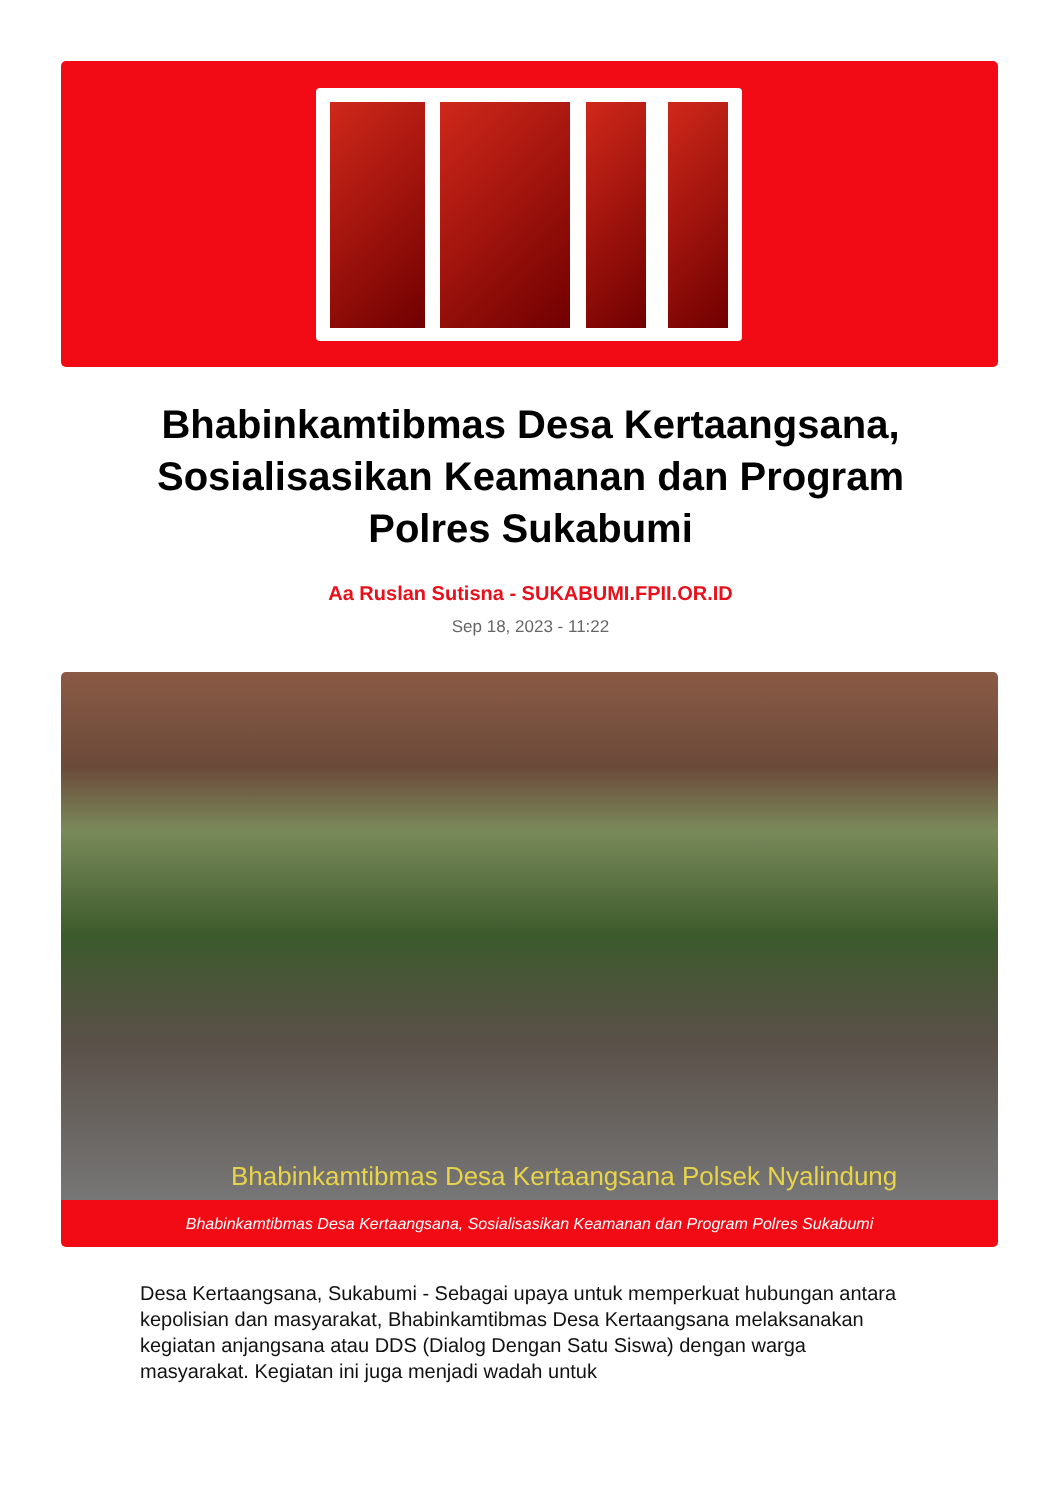Bhabinkamtibmas Desa Kertaangsana, Sosialisasikan Keamanan dan Program Polres Sukabumi
Aa Ruslan Sutisna - SUKABUMI.FPII.OR.ID
Sep 18, 2023 - 11:22
Bhabinkamtibmas Desa Kertaangsana Polsek Nyalindung
Bhabinkamtibmas Desa Kertaangsana, Sosialisasikan Keamanan dan Program Polres Sukabumi
Desa Kertaangsana, Sukabumi - Sebagai upaya untuk memperkuat hubungan antara kepolisian dan masyarakat, Bhabinkamtibmas Desa Kertaangsana melaksanakan kegiatan anjangsana atau DDS (Dialog Dengan Satu Siswa) dengan warga masyarakat. Kegiatan ini juga menjadi wadah untuk